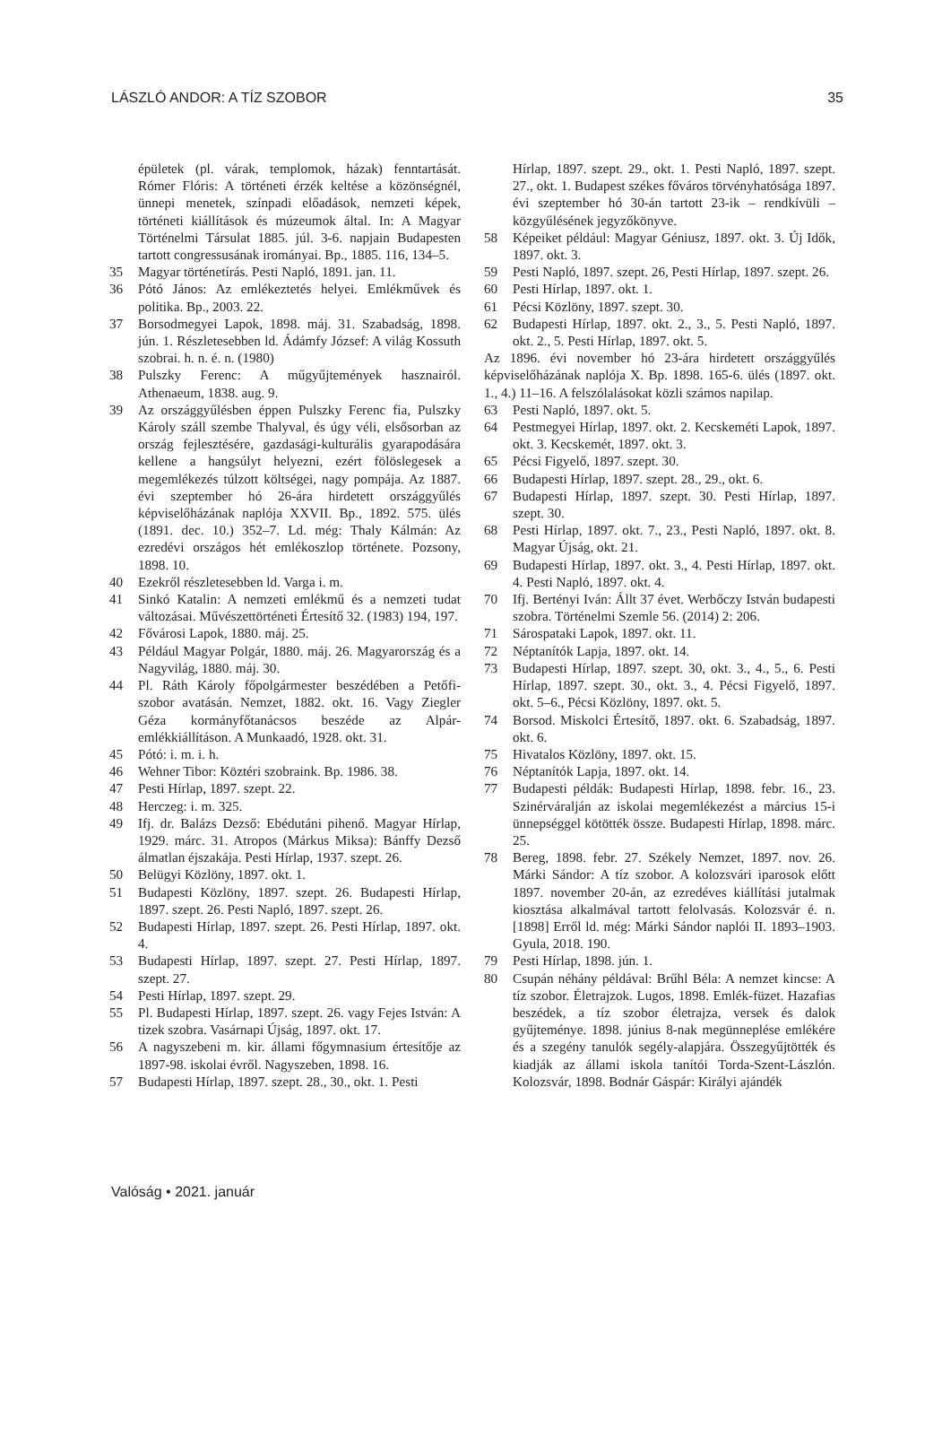LÁSZLÓ ANDOR: A TÍZ SZOBOR 35
épületek (pl. várak, templomok, házak) fenntartását. Rómer Flóris: A történeti érzék keltése a közönségnél, ünnepi menetek, színpadi előadások, nemzeti képek, történeti kiállítások és múzeumok által. In: A Magyar Történelmi Társulat 1885. júl. 3-6. napjain Budapesten tartott congressusának irományai. Bp., 1885. 116, 134–5.
35 Magyar történetírás. Pesti Napló, 1891. jan. 11.
36 Pótó János: Az emlékeztetés helyei. Emlékművek és politika. Bp., 2003. 22.
37 Borsodmegyei Lapok, 1898. máj. 31. Szabadság, 1898. jún. 1. Részletesebben ld. Ádámfy József: A világ Kossuth szobrai. h. n. é. n. (1980)
38 Pulszky Ferenc: A műgyűjtemények hasznairól. Athenaeum, 1838. aug. 9.
39 Az országgyűlésben éppen Pulszky Ferenc fia, Pulszky Károly száll szembe Thalyval, és úgy véli, elsősorban az ország fejlesztésére, gazdasági-kulturális gyarapodására kellene a hangsúlyt helyezni, ezért fölöslegesek a megemlékezés túlzott költségei, nagy pompája. Az 1887. évi szeptember hó 26-ára hirdetett országgyűlés képviselőházának naplója XXVII. Bp., 1892. 575. ülés (1891. dec. 10.) 352–7. Ld. még: Thaly Kálmán: Az ezredévi országos hét emlékoszlop története. Pozsony, 1898. 10.
40 Ezekről részletesebben ld. Varga i. m.
41 Sinkó Katalin: A nemzeti emlékmű és a nemzeti tudat változásai. Művészettörténeti Értesítő 32. (1983) 194, 197.
42 Fővárosi Lapok, 1880. máj. 25.
43 Például Magyar Polgár, 1880. máj. 26. Magyarország és a Nagyvilág, 1880. máj. 30.
44 Pl. Ráth Károly főpolgármester beszédében a Petőfi-szobor avatásán. Nemzet, 1882. okt. 16. Vagy Ziegler Géza kormányfőtanácsos beszéde az Alpár-emlékkiállításon. A Munkaadó, 1928. okt. 31.
45 Pótó: i. m. i. h.
46 Wehner Tibor: Köztéri szobraink. Bp. 1986. 38.
47 Pesti Hírlap, 1897. szept. 22.
48 Herczeg: i. m. 325.
49 Ifj. dr. Balázs Dezső: Ebédutáni pihenő. Magyar Hírlap, 1929. márc. 31. Atropos (Márkus Miksa): Bánffy Dezső álmatlan éjszakája. Pesti Hírlap, 1937. szept. 26.
50 Belügyi Közlöny, 1897. okt. 1.
51 Budapesti Közlöny, 1897. szept. 26. Budapesti Hírlap, 1897. szept. 26. Pesti Napló, 1897. szept. 26.
52 Budapesti Hírlap, 1897. szept. 26. Pesti Hírlap, 1897. okt. 4.
53 Budapesti Hírlap, 1897. szept. 27. Pesti Hírlap, 1897. szept. 27.
54 Pesti Hírlap, 1897. szept. 29.
55 Pl. Budapesti Hírlap, 1897. szept. 26. vagy Fejes István: A tizek szobra. Vasárnapi Újság, 1897. okt. 17.
56 A nagyszebeni m. kir. állami főgymnasium értesítője az 1897-98. iskolai évről. Nagyszeben, 1898. 16.
57 Budapesti Hírlap, 1897. szept. 28., 30., okt. 1. Pesti
Hírlap, 1897. szept. 29., okt. 1. Pesti Napló, 1897. szept. 27., okt. 1. Budapest székes főváros törvényhatósága 1897. évi szeptember hó 30-án tartott 23-ik – rendkívüli – közgyűlésének jegyzőkönyve.
58 Képeiket például: Magyar Géniusz, 1897. okt. 3. Új Idők, 1897. okt. 3.
59 Pesti Napló, 1897. szept. 26, Pesti Hírlap, 1897. szept. 26.
60 Pesti Hírlap, 1897. okt. 1.
61 Pécsi Közlöny, 1897. szept. 30.
62 Budapesti Hírlap, 1897. okt. 2., 3., 5. Pesti Napló, 1897. okt. 2., 5. Pesti Hírlap, 1897. okt. 5.
Az 1896. évi november hó 23-ára hirdetett országgyűlés képviselőházának naplója X. Bp. 1898. 165-6. ülés (1897. okt. 1., 4.) 11–16. A felszólalásokat közli számos napilap.
63 Pesti Napló, 1897. okt. 5.
64 Pestmegyei Hírlap, 1897. okt. 2. Kecskeméti Lapok, 1897. okt. 3. Kecskemét, 1897. okt. 3.
65 Pécsi Figyelő, 1897. szept. 30.
66 Budapesti Hírlap, 1897. szept. 28., 29., okt. 6.
67 Budapesti Hírlap, 1897. szept. 30. Pesti Hírlap, 1897. szept. 30.
68 Pesti Hírlap, 1897. okt. 7., 23., Pesti Napló, 1897. okt. 8. Magyar Újság, okt. 21.
69 Budapesti Hírlap, 1897. okt. 3., 4. Pesti Hírlap, 1897. okt. 4. Pesti Napló, 1897. okt. 4.
70 Ifj. Bertényi Iván: Állt 37 évet. Werbőczy István budapesti szobra. Történelmi Szemle 56. (2014) 2: 206.
71 Sárospataki Lapok, 1897. okt. 11.
72 Néptanítók Lapja, 1897. okt. 14.
73 Budapesti Hírlap, 1897. szept. 30, okt. 3., 4., 5., 6. Pesti Hírlap, 1897. szept. 30., okt. 3., 4. Pécsi Figyelő, 1897. okt. 5–6., Pécsi Közlöny, 1897. okt. 5.
74 Borsod. Miskolci Értesítő, 1897. okt. 6. Szabadság, 1897. okt. 6.
75 Hivatalos Közlöny, 1897. okt. 15.
76 Néptanítók Lapja, 1897. okt. 14.
77 Budapesti példák: Budapesti Hírlap, 1898. febr. 16., 23. Szinérváralján az iskolai megemlékezést a március 15-i ünnepséggel kötötték össze. Budapesti Hírlap, 1898. márc. 25.
78 Bereg, 1898. febr. 27. Székely Nemzet, 1897. nov. 26. Márki Sándor: A tíz szobor. A kolozsvári iparosok előtt 1897. november 20-án, az ezredéves kiállítási jutalmak kiosztása alkalmával tartott felolvasás. Kolozsvár é. n. [1898] Erről ld. még: Márki Sándor naplói II. 1893–1903. Gyula, 2018. 190.
79 Pesti Hírlap, 1898. jún. 1.
80 Csupán néhány példával: Brűhl Béla: A nemzet kincse: A tíz szobor. Életrajzok. Lugos, 1898. Emlék-füzet. Hazafias beszédek, a tíz szobor életrajza, versek és dalok gyűjteménye. 1898. június 8-nak megünneplése emlékére és a szegény tanulók segély-alapjára. Összegyűjtötték és kiadják az állami iskola tanítói Torda-Szent-Lászlón. Kolozsvár, 1898. Bodnár Gáspár: Királyi ajándék
Valóság • 2021. január